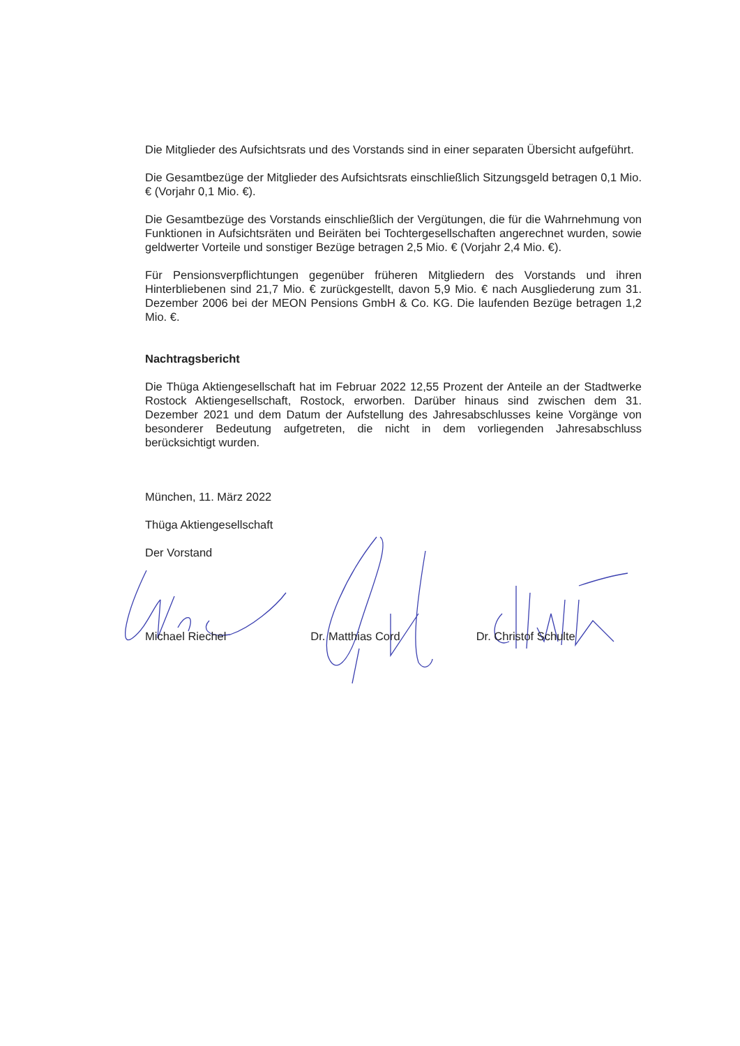Die Mitglieder des Aufsichtsrats und des Vorstands sind in einer separaten Übersicht aufgeführt.
Die Gesamtbezüge der Mitglieder des Aufsichtsrats einschließlich Sitzungsgeld betragen 0,1 Mio. € (Vorjahr 0,1 Mio. €).
Die Gesamtbezüge des Vorstands einschließlich der Vergütungen, die für die Wahrnehmung von Funktionen in Aufsichtsräten und Beiräten bei Tochtergesellschaften angerechnet wurden, sowie geldwerter Vorteile und sonstiger Bezüge betragen 2,5 Mio. € (Vorjahr 2,4 Mio. €).
Für Pensionsverpflichtungen gegenüber früheren Mitgliedern des Vorstands und ihren Hinterbliebenen sind 21,7 Mio. € zurückgestellt, davon 5,9 Mio. € nach Ausgliederung zum 31. Dezember 2006 bei der MEON Pensions GmbH & Co. KG. Die laufenden Bezüge betragen 1,2 Mio. €.
Nachtragsbericht
Die Thüga Aktiengesellschaft hat im Februar 2022 12,55 Prozent der Anteile an der Stadtwerke Rostock Aktiengesellschaft, Rostock, erworben. Darüber hinaus sind zwischen dem 31. Dezember 2021 und dem Datum der Aufstellung des Jahresabschlusses keine Vorgänge von besonderer Bedeutung aufgetreten, die nicht in dem vorliegenden Jahresabschluss berücksichtigt wurden.
München, 11. März 2022
Thüga Aktiengesellschaft
Der Vorstand
Michael Riechel Dr. Matthias Cord Dr. Christof Schulte